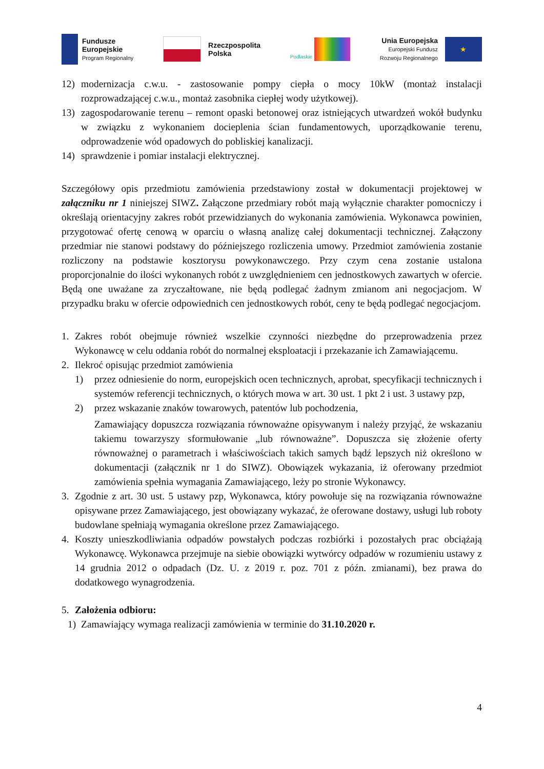Fundusze
Europejskie
Program Regionalny
Rzeczpospolita
Polska
Podlaskie
Unia Europejska
Europejski Fundusz
Rozwoju Regionalnego
★
12) modernizacja c.w.u. - zastosowanie pompy ciepła o mocy 10kW (montaż instalacji rozprowadzającej c.w.u., montaż zasobnika ciepłej wody użytkowej).
13) zagospodarowanie terenu – remont opaski betonowej oraz istniejących utwardzeń wokół budynku w związku z wykonaniem docieplenia ścian fundamentowych, uporządkowanie terenu, odprowadzenie wód opadowych do pobliskiej kanalizacji.
14) sprawdzenie i pomiar instalacji elektrycznej.
Szczegółowy opis przedmiotu zamówienia przedstawiony został w dokumentacji projektowej w załączniku nr 1 niniejszej SIWZ. Załączone przedmiary robót mają wyłącznie charakter pomocniczy i określają orientacyjny zakres robót przewidzianych do wykonania zamówienia. Wykonawca powinien, przygotować ofertę cenową w oparciu o własną analizę całej dokumentacji technicznej. Załączony przedmiar nie stanowi podstawy do późniejszego rozliczenia umowy. Przedmiot zamówienia zostanie rozliczony na podstawie kosztorysu powykonawczego. Przy czym cena zostanie ustalona proporcjonalnie do ilości wykonanych robót z uwzględnieniem cen jednostkowych zawartych w ofercie. Będą one uważane za zryczałtowane, nie będą podlegać żadnym zmianom ani negocjacjom. W przypadku braku w ofercie odpowiednich cen jednostkowych robót, ceny te będą podlegać negocjacjom.
1. Zakres robót obejmuje również wszelkie czynności niezbędne do przeprowadzenia przez Wykonawcę w celu oddania robót do normalnej eksploatacji i przekazanie ich Zamawiającemu.
2. Ilekroć opisując przedmiot zamówienia
1) przez odniesienie do norm, europejskich ocen technicznych, aprobat, specyfikacji technicznych i systemów referencji technicznych, o których mowa w art. 30 ust. 1 pkt 2 i ust. 3 ustawy pzp,
2) przez wskazanie znaków towarowych, patentów lub pochodzenia,
Zamawiający dopuszcza rozwiązania równoważne opisywanym i należy przyjąć, że wskazaniu takiemu towarzyszy sformułowanie „lub równoważne”. Dopuszcza się złożenie oferty równoważnej o parametrach i właściwościach takich samych bądź lepszych niż określono w dokumentacji (załącznik nr 1 do SIWZ). Obowiązek wykazania, iż oferowany przedmiot zamówienia spełnia wymagania Zamawiającego, leży po stronie Wykonawcy.
3. Zgodnie z art. 30 ust. 5 ustawy pzp, Wykonawca, który powołuje się na rozwiązania równoważne opisywane przez Zamawiającego, jest obowiązany wykazać, że oferowane dostawy, usługi lub roboty budowlane spełniają wymagania określone przez Zamawiającego.
4. Koszty unieszkodliwiania odpadów powstałych podczas rozbiórki i pozostałych prac obciążają Wykonawcę. Wykonawca przejmuje na siebie obowiązki wytwórcy odpadów w rozumieniu ustawy z 14 grudnia 2012 o odpadach (Dz. U. z 2019 r. poz. 701 z późn. zmianami), bez prawa do dodatkowego wynagrodzenia.
5. Założenia odbioru:
1) Zamawiający wymaga realizacji zamówienia w terminie do 31.10.2020 r.
4